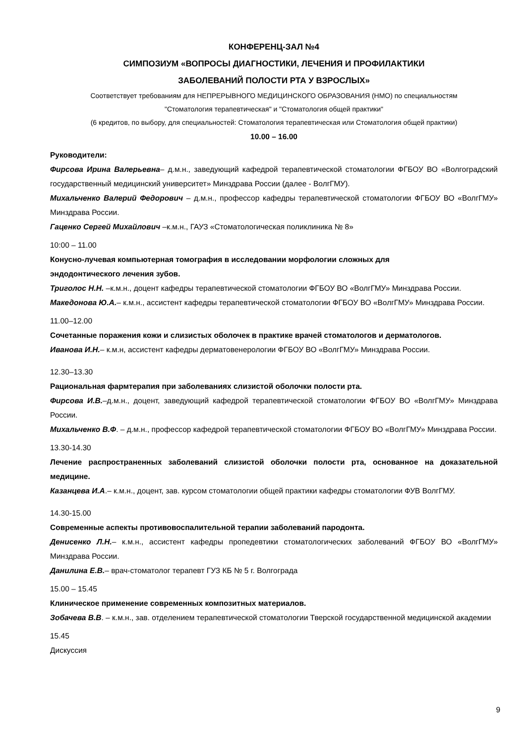КОНФЕРЕНЦ-ЗАЛ №4
СИМПОЗИУМ «ВОПРОСЫ ДИАГНОСТИКИ, ЛЕЧЕНИЯ И ПРОФИЛАКТИКИ
ЗАБОЛЕВАНИЙ ПОЛОСТИ РТА У ВЗРОСЛЫХ»
Соответствует требованиям для НЕПРЕРЫВНОГО МЕДИЦИНСКОГО ОБРАЗОВАНИЯ (НМО) по специальностям
"Стоматология терапевтическая" и "Стоматология общей практики"
(6 кредитов, по выбору, для специальностей: Стоматология терапевтическая или Стоматология общей практики)
10.00 – 16.00
Руководители:
Фирсова Ирина Валерьевна– д.м.н., заведующий кафедрой терапевтической стоматологии ФГБОУ ВО «Волгоградский государственный медицинский университет» Минздрава России (далее - ВолгГМУ).
Михальченко Валерий Федорович – д.м.н., профессор кафедры терапевтической стоматологии ФГБОУ ВО «ВолгГМУ» Минздрава России.
Гаценко Сергей Михайлович –к.м.н., ГАУЗ «Стоматологическая поликлиника № 8»
10:00 – 11.00
Конусно-лучевая компьютерная томография в исследовании морфологии сложных для
эндодонтического лечения зубов.
Триголос Н.Н. –к.м.н., доцент кафедры терапевтической стоматологии ФГБОУ ВО «ВолгГМУ» Минздрава России.
Македонова Ю.А.– к.м.н., ассистент кафедры терапевтической стоматологии ФГБОУ ВО «ВолгГМУ» Минздрава России.
11.00–12.00
Сочетанные поражения кожи и слизистых оболочек в практике врачей стоматологов и дерматологов.
Иванова И.Н.– к.м.н, ассистент кафедры дерматовенерологии ФГБОУ ВО «ВолгГМУ» Минздрава России.
12.30–13.30
Рациональная фармтерапия при заболеваниях слизистой оболочки полости рта.
Фирсова И.В.–д.м.н., доцент, заведующий кафедрой терапевтической стоматологии ФГБОУ ВО «ВолгГМУ» Минздрава России.
Михальченко В.Ф. – д.м.н., профессор кафедрой терапевтической стоматологии ФГБОУ ВО «ВолгГМУ» Минздрава России.
13.30-14.30
Лечение распространенных заболеваний слизистой оболочки полости рта, основанное на доказательной медицине.
Казанцева И.А.– к.м.н., доцент, зав. курсом стоматологии общей практики кафедры стоматологии ФУВ ВолгГМУ.
14.30-15.00
Современные аспекты противовоспалительной терапии заболеваний пародонта.
Денисенко Л.Н.– к.м.н., ассистент кафедры пропедевтики стоматологических заболеваний ФГБОУ ВО «ВолгГМУ» Минздрава России.
Данилина Е.В.– врач-стоматолог терапевт ГУЗ КБ № 5 г. Волгограда
15.00 – 15.45
Клиническое применение современных композитных материалов.
Зобачева В.В. – к.м.н., зав. отделением терапевтической стоматологии Тверской государственной медицинской академии
15.45
Дискуссия
9